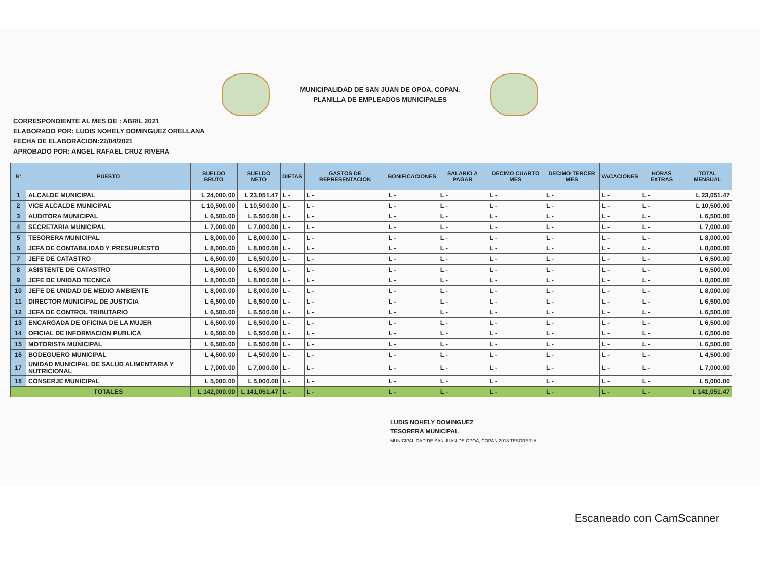MUNICIPALIDAD DE SAN JUAN DE OPOA, COPAN.
PLANILLA DE EMPLEADOS MUNICIPALES
CORRESPONDIENTE AL MES DE : ABRIL 2021
ELABORADO POR: LUDIS NOHELY DOMINGUEZ ORELLANA
FECHA DE ELABORACION:22/04/2021
APROBADO POR: ANGEL RAFAEL CRUZ RIVERA
| N' | PUESTO | SUELDO BRUTO | SUELDO NETO | DIETAS | GASTOS DE REPRESENTACION | BONIFICACIONES | SALARIO A PAGAR | DECIMO CUARTO MES | DECIMO TERCER MES | VACACIONES | HORAS EXTRAS | TOTAL MENSUAL |
| --- | --- | --- | --- | --- | --- | --- | --- | --- | --- | --- | --- | --- |
| 1 | ALCALDE MUNICIPAL | L 24,000.00 | L 23,051.47 | L - | L - | L - | L - | L - | L - | L - | L - | L 23,051.47 |
| 2 | VICE ALCALDE MUNICIPAL | L 10,500.00 | L 10,500.00 | L - | L - | L - | L - | L - | L - | L - | L - | L 10,500.00 |
| 3 | AUDITORA MUNICIPAL | L 6,500.00 | L 6,500.00 | L - | L - | L - | L - | L - | L - | L - | L - | L 6,500.00 |
| 4 | SECRETARIA MUNICIPAL | L 7,000.00 | L 7,000.00 | L - | L - | L - | L - | L - | L - | L - | L - | L 7,000.00 |
| 5 | TESORERA MUNICIPAL | L 8,000.00 | L 8,000.00 | L - | L - | L - | L - | L - | L - | L - | L - | L 8,000.00 |
| 6 | JEFA DE CONTABILIDAD Y PRESUPUESTO | L 8,000.00 | L 8,000.00 | L - | L - | L - | L - | L - | L - | L - | L - | L 8,000.00 |
| 7 | JEFE DE CATASTRO | L 6,500.00 | L 6,500.00 | L - | L - | L - | L - | L - | L - | L - | L - | L 6,500.00 |
| 8 | ASISTENTE DE CATASTRO | L 6,500.00 | L 6,500.00 | L - | L - | L - | L - | L - | L - | L - | L - | L 6,500.00 |
| 9 | JEFE DE UNIDAD TECNICA | L 8,000.00 | L 8,000.00 | L - | L - | L - | L - | L - | L - | L - | L - | L 8,000.00 |
| 10 | JEFE DE UNIDAD DE MEDIO AMBIENTE | L 8,000.00 | L 8,000.00 | L - | L - | L - | L - | L - | L - | L - | L - | L 8,000.00 |
| 11 | DIRECTOR MUNICIPAL DE JUSTICIA | L 6,500.00 | L 6,500.00 | L - | L - | L - | L - | L - | L - | L - | L - | L 6,500.00 |
| 12 | JEFA DE CONTROL TRIBUTARIO | L 6,500.00 | L 6,500.00 | L - | L - | L - | L - | L - | L - | L - | L - | L 6,500.00 |
| 13 | ENCARGADA DE OFICINA DE LA MUJER | L 6,500.00 | L 6,500.00 | L - | L - | L - | L - | L - | L - | L - | L - | L 6,500.00 |
| 14 | OFICIAL DE INFORMACION PUBLICA | L 6,500.00 | L 6,500.00 | L - | L - | L - | L - | L - | L - | L - | L - | L 6,500.00 |
| 15 | MOTORISTA MUNICIPAL | L 6,500.00 | L 6,500.00 | L - | L - | L - | L - | L - | L - | L - | L - | L 6,500.00 |
| 16 | BODEGUERO MUNICIPAL | L 4,500.00 | L 4,500.00 | L - | L - | L - | L - | L - | L - | L - | L - | L 4,500.00 |
| 17 | UNIDAD MUNICIPAL DE SALUD ALIMENTARIA Y NUTRICIONAL | L 7,000.00 | L 7,000.00 | L - | L - | L - | L - | L - | L - | L - | L - | L 7,000.00 |
| 18 | CONSERJE MUNICIPAL | L 5,000.00 | L 5,000.00 | L - | L - | L - | L - | L - | L - | L - | L - | L 5,000.00 |
| | TOTALES | L 142,000.00 | L 141,051.47 | L - | L - | L - | L - | L - | L - | L - | L - | L 141,051.47 |
LUDIS NOHELY DOMINGUEZ
TESORERA MUNICIPAL
MUNICIPALIDAD DE SAN JUAN DE OPOA, COPAN 2018 TESORERIA
Escaneado con CamScanner